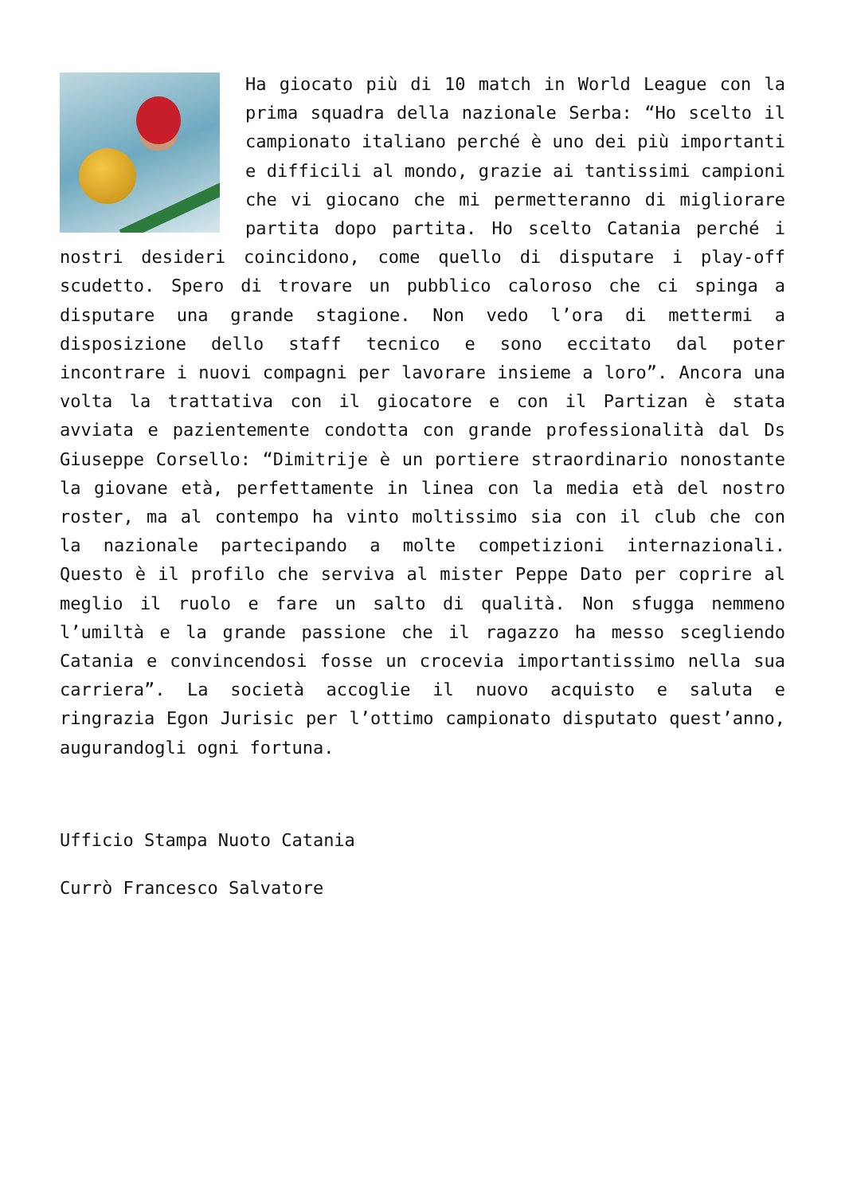Ha giocato più di 10 match in World League con la prima squadra della nazionale Serba: “Ho scelto il campionato italiano perché è uno dei più importanti e difficili al mondo, grazie ai tantissimi campioni che vi giocano che mi permetteranno di migliorare partita dopo partita. Ho scelto Catania perché i nostri desideri coincidono, come quello di disputare i play-off scudetto. Spero di trovare un pubblico caloroso che ci spinga a disputare una grande stagione. Non vedo l’ora di mettermi a disposizione dello staff tecnico e sono eccitato dal poter incontrare i nuovi compagni per lavorare insieme a loro”. Ancora una volta la trattativa con il giocatore e con il Partizan è stata avviata e pazientemente condotta con grande professionalità dal Ds Giuseppe Corsello: “Dimitrije è un portiere straordinario nonostante la giovane età, perfettamente in linea con la media età del nostro roster, ma al contempo ha vinto moltissimo sia con il club che con la nazionale partecipando a molte competizioni internazionali. Questo è il profilo che serviva al mister Peppe Dato per coprire al meglio il ruolo e fare un salto di qualità. Non sfugga nemmeno l’umiltà e la grande passione che il ragazzo ha messo scegliendo Catania e convincendosi fosse un crocevia importantissimo nella sua carriera”. La società accoglie il nuovo acquisto e saluta e ringrazia Egon Jurisic per l’ottimo campionato disputato quest’anno, augurandogli ogni fortuna.
Ufficio Stampa Nuoto Catania
Currò Francesco Salvatore